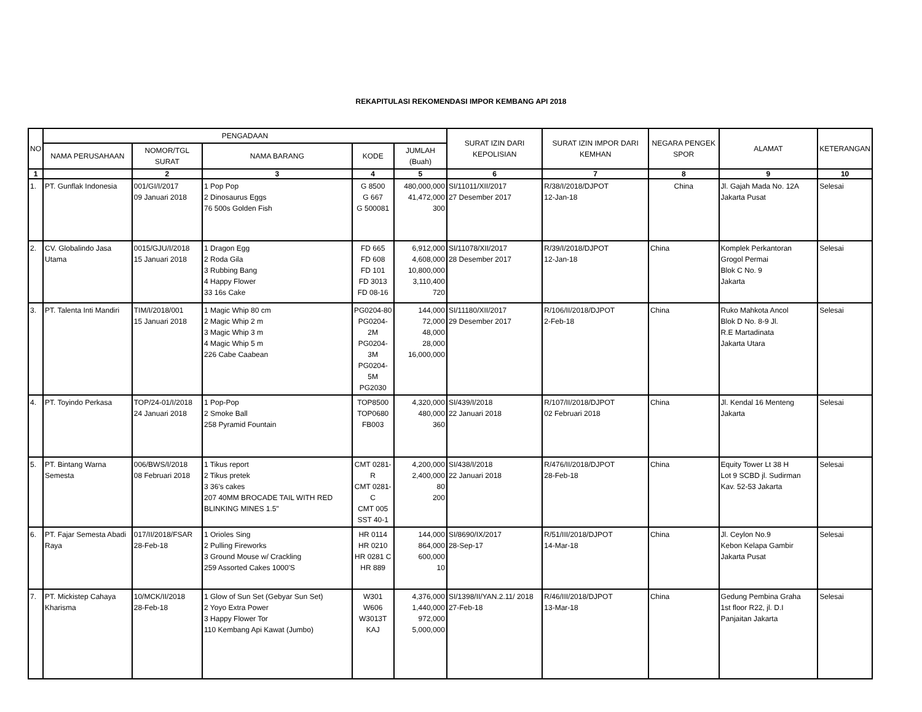REKAPITULASI REKOMENDASI IMPOR KEMBANG API 2018
| NO | PENGADAAN | | | | | SURAT IZIN DARI KEPOLISIAN | SURAT IZIN IMPOR DARI KEMHAN | NEGARA PENGEK SPOR | ALAMAT | KETERANGAN |
| --- | --- | --- | --- | --- | --- | --- | --- | --- | --- | --- |
| | NAMA PERUSAHAAN | NOMOR/TGL SURAT | NAMA BARANG | KODE | JUMLAH (Buah) | | | | | |
| 1 | | 2 | 3 | 4 | 5 | 6 | 7 | 8 | 9 | 10 |
| 1. | PT. Gunflak Indonesia | 001/GI/I/2017 09 Januari 2018 | 1 Pop Pop 2 Dinosaurus Eggs 76 500s Golden Fish | G 8500 G 667 G 500081 | 480,000,000 41,472,000 300 | SI/11011/XII/2017 27 Desember 2017 | R/38/I/2018/DJPOT 12-Jan-18 | China | Jl. Gajah Mada No. 12A Jakarta Pusat | Selesai |
| 2. | CV. Globalindo Jasa Utama | 0015/GJU/I/2018 15 Januari 2018 | 1 Dragon Egg 2 Roda Gila 3 Rubbing Bang 4 Happy Flower 33 16s Cake | FD 665 FD 608 FD 101 FD 3013 FD 08-16 | 6,912,000 4,608,000 10,800,000 3,110,400 720 | SI/11078/XII/2017 28 Desember 2017 | R/39/I/2018/DJPOT 12-Jan-18 | China | Komplek Perkantoran Grogol Permai Blok C No. 9 Jakarta | Selesai |
| 3. | PT. Talenta Inti Mandiri | TIM/I/2018/001 15 Januari 2018 | 1 Magic Whip 80 cm 2 Magic Whip 2 m 3 Magic Whip 3 m 4 Magic Whip 5 m 226 Cabe Caabean | PG0204-80 PG0204-2M PG0204-3M PG0204-5M PG2030 | 144,000 72,000 48,000 28,000 16,000,000 | SI/11180/XII/2017 29 Desember 2017 | R/106/II/2018/DJPOT 2-Feb-18 | China | Ruko Mahkota Ancol Blok D No. 8-9 Jl. R.E Martadinata Jakarta Utara | Selesai |
| 4. | PT. Toyindo Perkasa | TOP/24-01/I/2018 24 Januari 2018 | 1 Pop-Pop 2 Smoke Ball 258 Pyramid Fountain | TOP8500 TOP0680 FB003 | 4,320,000 480,000 360 | SI/439/I/2018 22 Januari 2018 | R/107/II/2018/DJPOT 02 Februari 2018 | China | Jl. Kendal 16 Menteng Jakarta | Selesai |
| 5. | PT. Bintang Warna Semesta | 006/BWS/I/2018 08 Februari 2018 | 1 Tikus report 2 Tikus pretek 3 36's cakes 207 40MM BROCADE TAIL WITH RED BLINKING MINES 1.5" | CMT 0281-R CMT 0281-C CMT 005 SST 40-1 | 4,200,000 2,400,000 80 200 | SI/438/I/2018 22 Januari 2018 | R/476/II/2018/DJPOT 28-Feb-18 | China | Equity Tower Lt 38 H Lot 9 SCBD jl. Sudirman Kav. 52-53 Jakarta | Selesai |
| 6. | PT. Fajar Semesta Abadi Raya | 017/II/2018/FSAR 28-Feb-18 | 1 Orioles Sing 2 Pulling Fireworks 3 Ground Mouse w/ Crackling 259 Assorted Cakes 1000'S | HR 0114 HR 0210 HR 0281 C HR 889 | 144,000 864,000 600,000 10 | SI/8690/IX/2017 28-Sep-17 | R/51/III/2018/DJPOT 14-Mar-18 | China | Jl. Ceylon No.9 Kebon Kelapa Gambir Jakarta Pusat | Selesai |
| 7. | PT. Mickistep Cahaya Kharisma | 10/MCK/II/2018 28-Feb-18 | 1 Glow of Sun Set (Gebyar Sun Set) 2 Yoyo Extra Power 3 Happy Flower Tor 110 Kembang Api Kawat (Jumbo) | W301 W606 W3013T KAJ | 4,376,000 1,440,000 972,000 5,000,000 | SI/1398/II/YAN.2.11/ 2018 27-Feb-18 | R/46/III/2018/DJPOT 13-Mar-18 | China | Gedung Pembina Graha 1st floor R22, jl. D.I Panjaitan Jakarta | Selesai |